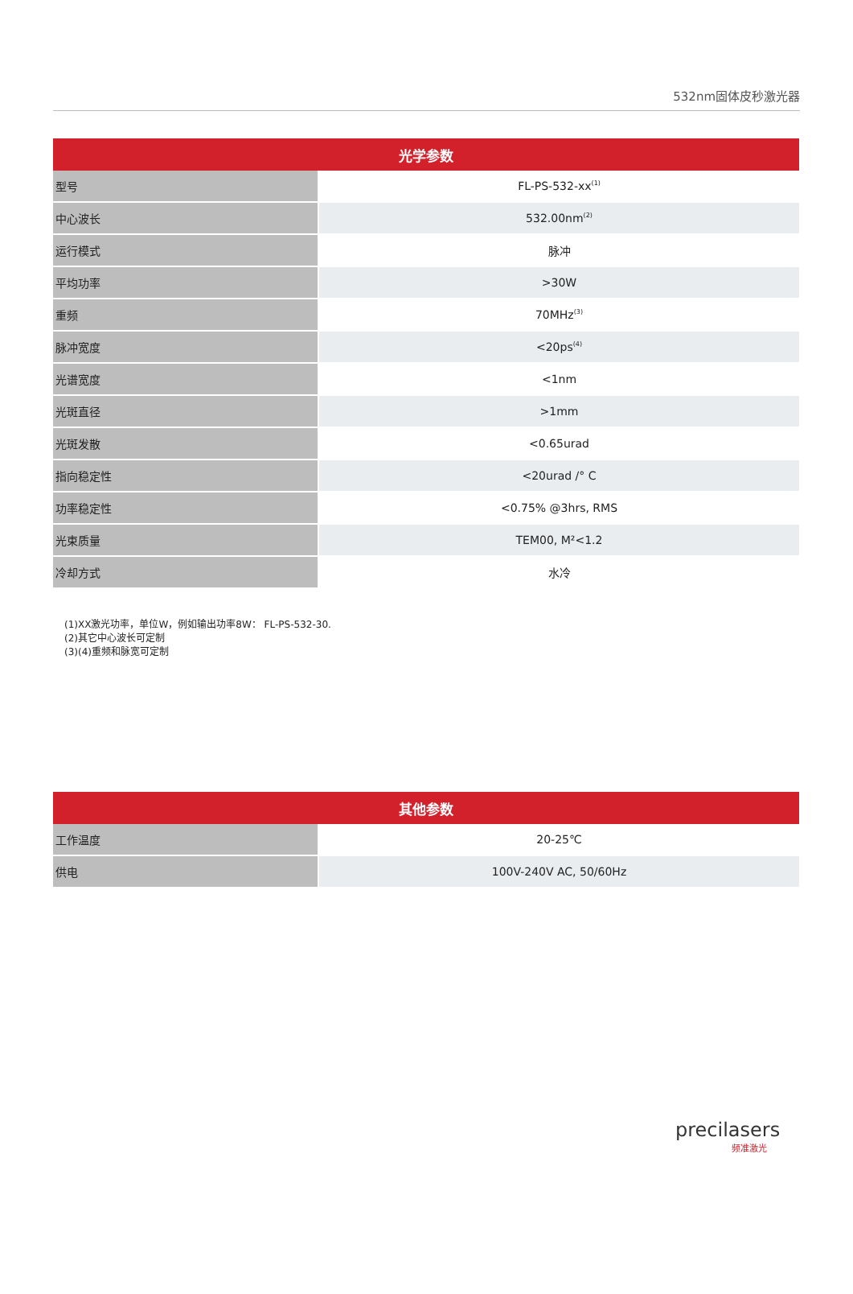532nm固体皮秒激光器
| 光学参数 | |
| --- | --- |
| 型号 | FL-PS-532-xx<sup>(1)</sup> |
| 中心波长 | 532.00nm<sup>(2)</sup> |
| 运行模式 | 脉冲 |
| 平均功率 | >30W |
| 重频 | 70MHz<sup>(3)</sup> |
| 脉冲宽度 | <20ps<sup>(4)</sup> |
| 光谱宽度 | <1nm |
| 光斑直径 | >1mm |
| 光斑发散 | <0.65urad |
| 指向稳定性 | <20urad /° C |
| 功率稳定性 | <0.75% @3hrs, RMS |
| 光束质量 | TEM00, M²<1.2 |
| 冷却方式 | 水冷 |
(1)XX激光功率，单位W，例如输出功率8W： FL-PS-532-30.
(2)其它中心波长可定制
(3)(4)重频和脉宽可定制
| 其他参数 | |
| --- | --- |
| 工作温度 | 20-25℃ |
| 供电 | 100V-240V AC, 50/60Hz |
precilasers
频准激光